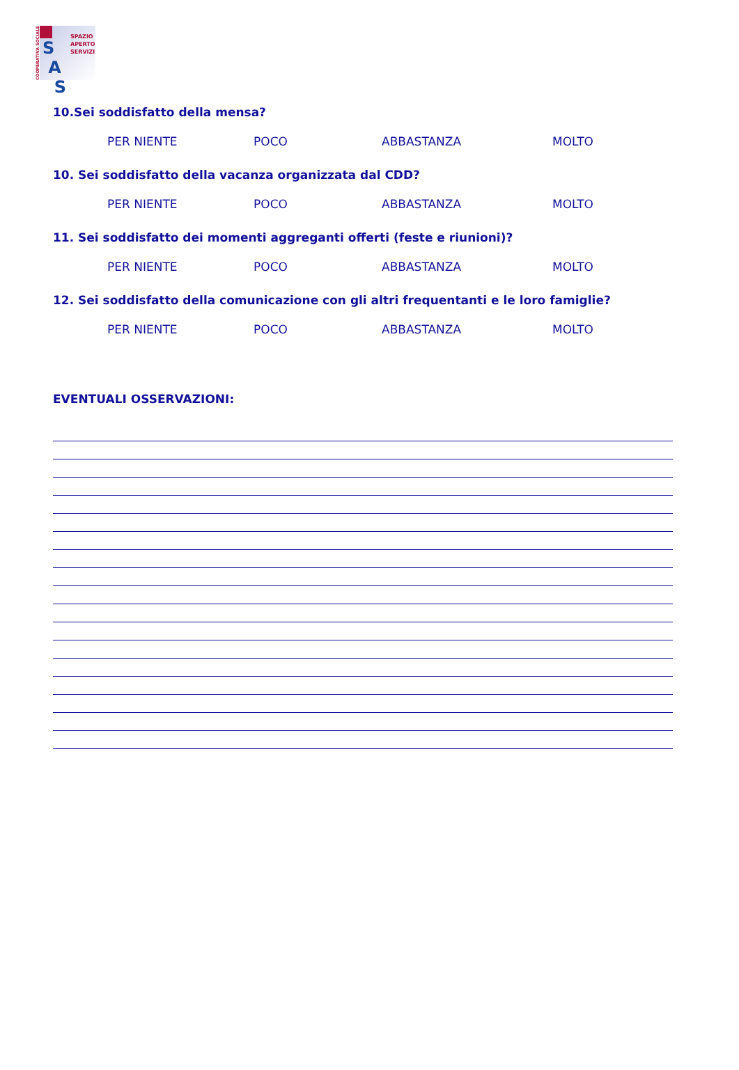COOPERATIVA SOCIALE
SPAZIO
APERTO
SERVIZI
S
A
S
10.Sei soddisfatto della mensa?
PER NIENTE POCO ABBASTANZA MOLTO
10. Sei soddisfatto della vacanza organizzata dal CDD?
PER NIENTE POCO ABBASTANZA MOLTO
11. Sei soddisfatto dei momenti aggreganti offerti (feste e riunioni)?
PER NIENTE POCO ABBASTANZA MOLTO
12. Sei soddisfatto della comunicazione con gli altri frequentanti e le loro famiglie?
PER NIENTE POCO ABBASTANZA MOLTO
EVENTUALI OSSERVAZIONI: